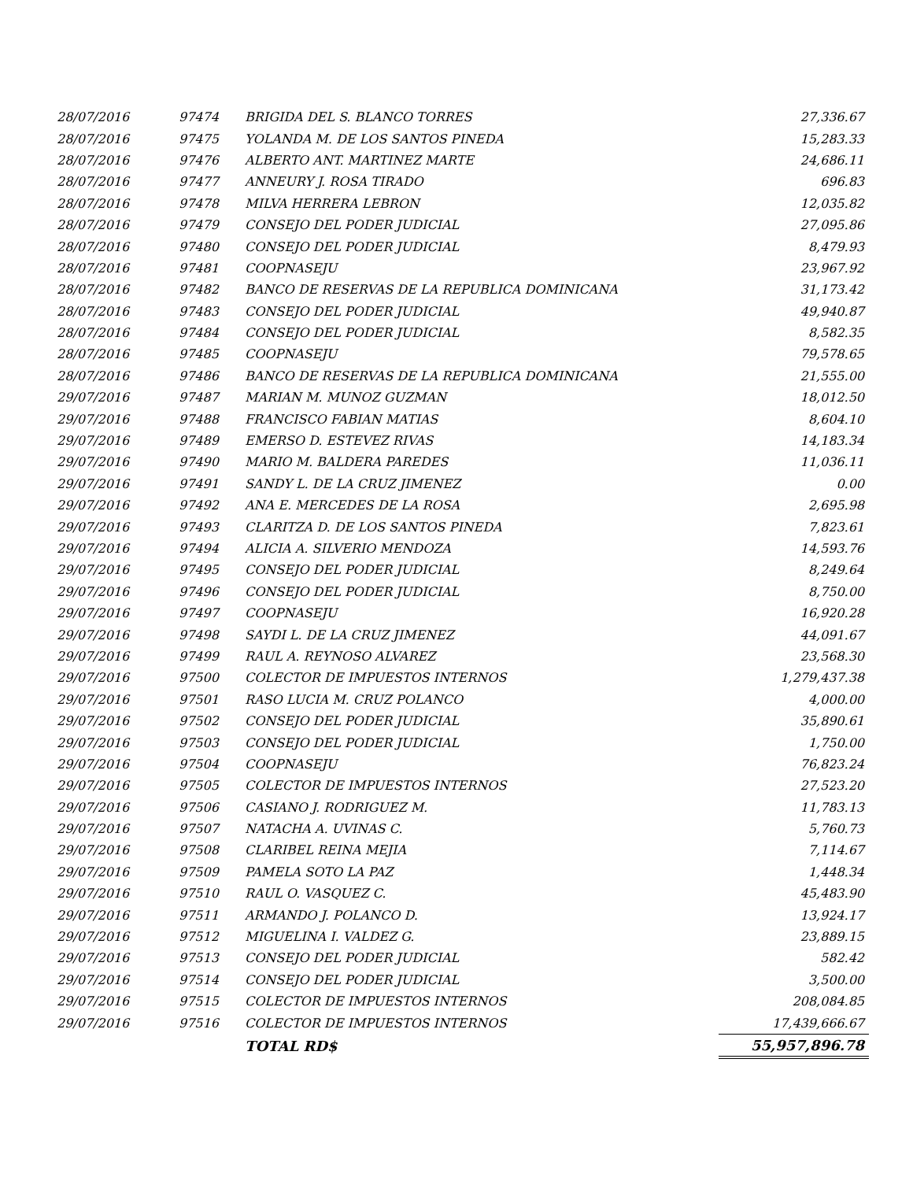| 28/07/2016 | 97474 | BRIGIDA DEL S. BLANCO TORRES | 27,336.67 |
| 28/07/2016 | 97475 | YOLANDA M. DE LOS SANTOS PINEDA | 15,283.33 |
| 28/07/2016 | 97476 | ALBERTO ANT. MARTINEZ MARTE | 24,686.11 |
| 28/07/2016 | 97477 | ANNEURY J. ROSA TIRADO | 696.83 |
| 28/07/2016 | 97478 | MILVA HERRERA LEBRON | 12,035.82 |
| 28/07/2016 | 97479 | CONSEJO DEL PODER JUDICIAL | 27,095.86 |
| 28/07/2016 | 97480 | CONSEJO DEL PODER JUDICIAL | 8,479.93 |
| 28/07/2016 | 97481 | COOPNASEJU | 23,967.92 |
| 28/07/2016 | 97482 | BANCO DE RESERVAS DE LA REPUBLICA DOMINICANA | 31,173.42 |
| 28/07/2016 | 97483 | CONSEJO DEL PODER JUDICIAL | 49,940.87 |
| 28/07/2016 | 97484 | CONSEJO DEL PODER JUDICIAL | 8,582.35 |
| 28/07/2016 | 97485 | COOPNASEJU | 79,578.65 |
| 28/07/2016 | 97486 | BANCO DE RESERVAS DE LA REPUBLICA DOMINICANA | 21,555.00 |
| 29/07/2016 | 97487 | MARIAN M. MUNOZ GUZMAN | 18,012.50 |
| 29/07/2016 | 97488 | FRANCISCO FABIAN MATIAS | 8,604.10 |
| 29/07/2016 | 97489 | EMERSO D. ESTEVEZ RIVAS | 14,183.34 |
| 29/07/2016 | 97490 | MARIO M. BALDERA PAREDES | 11,036.11 |
| 29/07/2016 | 97491 | SANDY L. DE LA CRUZ JIMENEZ | 0.00 |
| 29/07/2016 | 97492 | ANA E. MERCEDES DE LA ROSA | 2,695.98 |
| 29/07/2016 | 97493 | CLARITZA D. DE LOS SANTOS PINEDA | 7,823.61 |
| 29/07/2016 | 97494 | ALICIA A. SILVERIO MENDOZA | 14,593.76 |
| 29/07/2016 | 97495 | CONSEJO DEL PODER JUDICIAL | 8,249.64 |
| 29/07/2016 | 97496 | CONSEJO DEL PODER JUDICIAL | 8,750.00 |
| 29/07/2016 | 97497 | COOPNASEJU | 16,920.28 |
| 29/07/2016 | 97498 | SAYDI L. DE LA CRUZ JIMENEZ | 44,091.67 |
| 29/07/2016 | 97499 | RAUL A. REYNOSO ALVAREZ | 23,568.30 |
| 29/07/2016 | 97500 | COLECTOR DE IMPUESTOS INTERNOS | 1,279,437.38 |
| 29/07/2016 | 97501 | RASO LUCIA M. CRUZ POLANCO | 4,000.00 |
| 29/07/2016 | 97502 | CONSEJO DEL PODER JUDICIAL | 35,890.61 |
| 29/07/2016 | 97503 | CONSEJO DEL PODER JUDICIAL | 1,750.00 |
| 29/07/2016 | 97504 | COOPNASEJU | 76,823.24 |
| 29/07/2016 | 97505 | COLECTOR DE IMPUESTOS INTERNOS | 27,523.20 |
| 29/07/2016 | 97506 | CASIANO J. RODRIGUEZ M. | 11,783.13 |
| 29/07/2016 | 97507 | NATACHA A. UVINAS C. | 5,760.73 |
| 29/07/2016 | 97508 | CLARIBEL REINA MEJIA | 7,114.67 |
| 29/07/2016 | 97509 | PAMELA SOTO LA PAZ | 1,448.34 |
| 29/07/2016 | 97510 | RAUL O. VASQUEZ C. | 45,483.90 |
| 29/07/2016 | 97511 | ARMANDO J. POLANCO D. | 13,924.17 |
| 29/07/2016 | 97512 | MIGUELINA I. VALDEZ G. | 23,889.15 |
| 29/07/2016 | 97513 | CONSEJO DEL PODER JUDICIAL | 582.42 |
| 29/07/2016 | 97514 | CONSEJO DEL PODER JUDICIAL | 3,500.00 |
| 29/07/2016 | 97515 | COLECTOR DE IMPUESTOS INTERNOS | 208,084.85 |
| 29/07/2016 | 97516 | COLECTOR DE IMPUESTOS INTERNOS | 17,439,666.67 |
| | | TOTAL RD$ | 55,957,896.78 |